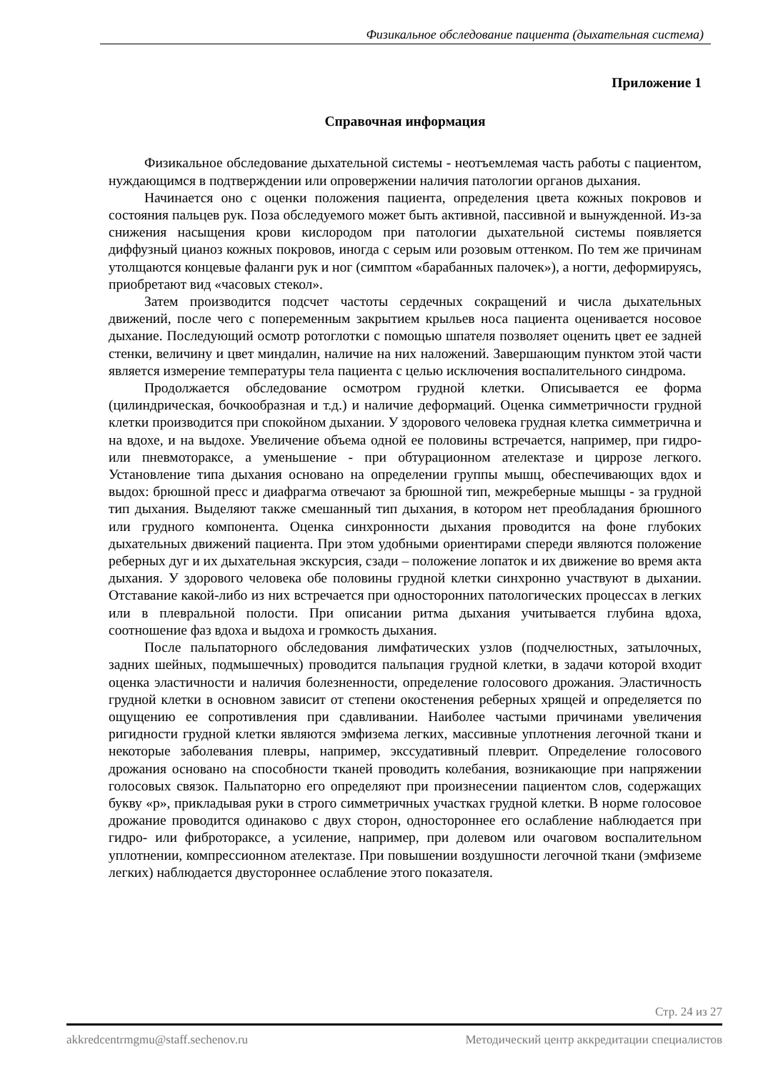Физикальное обследование пациента (дыхательная система)
Приложение 1
Справочная информация
Физикальное обследование дыхательной системы - неотъемлемая часть работы с пациентом, нуждающимся в подтверждении или опровержении наличия патологии органов дыхания.
Начинается оно с оценки положения пациента, определения цвета кожных покровов и состояния пальцев рук. Поза обследуемого может быть активной, пассивной и вынужденной. Из-за снижения насыщения крови кислородом при патологии дыхательной системы появляется диффузный цианоз кожных покровов, иногда с серым или розовым оттенком. По тем же причинам утолщаются концевые фаланги рук и ног (симптом «барабанных палочек»), а ногти, деформируясь, приобретают вид «часовых стекол».
Затем производится подсчет частоты сердечных сокращений и числа дыхательных движений, после чего с попеременным закрытием крыльев носа пациента оценивается носовое дыхание. Последующий осмотр ротоглотки с помощью шпателя позволяет оценить цвет ее задней стенки, величину и цвет миндалин, наличие на них наложений. Завершающим пунктом этой части является измерение температуры тела пациента с целью исключения воспалительного синдрома.
Продолжается обследование осмотром грудной клетки. Описывается ее форма (цилиндрическая, бочкообразная и т.д.) и наличие деформаций. Оценка симметричности грудной клетки производится при спокойном дыхании. У здорового человека грудная клетка симметрична и на вдохе, и на выдохе. Увеличение объема одной ее половины встречается, например, при гидро- или пневмотораксе, а уменьшение - при обтурационном ателектазе и циррозе легкого. Установление типа дыхания основано на определении группы мышц, обеспечивающих вдох и выдох: брюшной пресс и диафрагма отвечают за брюшной тип, межреберные мышцы - за грудной тип дыхания. Выделяют также смешанный тип дыхания, в котором нет преобладания брюшного или грудного компонента. Оценка синхронности дыхания проводится на фоне глубоких дыхательных движений пациента. При этом удобными ориентирами спереди являются положение реберных дуг и их дыхательная экскурсия, сзади – положение лопаток и их движение во время акта дыхания. У здорового человека обе половины грудной клетки синхронно участвуют в дыхании. Отставание какой-либо из них встречается при односторонних патологических процессах в легких или в плевральной полости. При описании ритма дыхания учитывается глубина вдоха, соотношение фаз вдоха и выдоха и громкость дыхания.
После пальпаторного обследования лимфатических узлов (подчелюстных, затылочных, задних шейных, подмышечных) проводится пальпация грудной клетки, в задачи которой входит оценка эластичности и наличия болезненности, определение голосового дрожания. Эластичность грудной клетки в основном зависит от степени окостенения реберных хрящей и определяется по ощущению ее сопротивления при сдавливании. Наиболее частыми причинами увеличения ригидности грудной клетки являются эмфизема легких, массивные уплотнения легочной ткани и некоторые заболевания плевры, например, экссудативный плеврит. Определение голосового дрожания основано на способности тканей проводить колебания, возникающие при напряжении голосовых связок. Пальпаторно его определяют при произнесении пациентом слов, содержащих букву «р», прикладывая руки в строго симметричных участках грудной клетки. В норме голосовое дрожание проводится одинаково с двух сторон, одностороннее его ослабление наблюдается при гидро- или фибротораксе, а усиление, например, при долевом или очаговом воспалительном уплотнении, компрессионном ателектазе. При повышении воздушности легочной ткани (эмфиземе легких) наблюдается двустороннее ослабление этого показателя.
Стр. 24 из 27
akkredcentrmgmu@staff.sechenov.ru Методический центр аккредитации специалистов